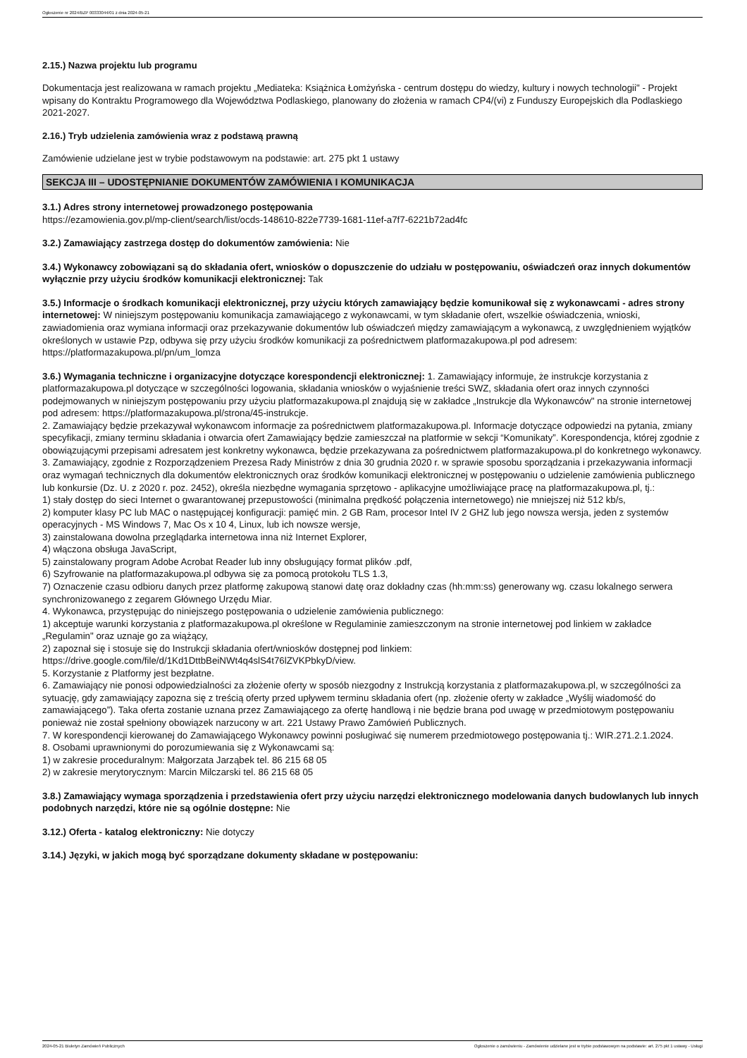Ogłoszenie nr 2024/BZP 00333044/01 z dnia 2024-05-21
2.15.) Nazwa projektu lub programu
Dokumentacja jest realizowana w ramach projektu „Mediateka: Książnica Łomżyńska - centrum dostępu do wiedzy, kultury i nowych technologii" - Projekt wpisany do Kontraktu Programowego dla Województwa Podlaskiego, planowany do złożenia w ramach CP4/(vi) z Funduszy Europejskich dla Podlaskiego 2021-2027.
2.16.) Tryb udzielenia zamówienia wraz z podstawą prawną
Zamówienie udzielane jest w trybie podstawowym na podstawie: art. 275 pkt 1 ustawy
SEKCJA III – UDOSTĘPNIANIE DOKUMENTÓW ZAMÓWIENIA I KOMUNIKACJA
3.1.) Adres strony internetowej prowadzonego postępowania
https://ezamowienia.gov.pl/mp-client/search/list/ocds-148610-822e7739-1681-11ef-a7f7-6221b72ad4fc
3.2.) Zamawiający zastrzega dostęp do dokumentów zamówienia: Nie
3.4.) Wykonawcy zobowiązani są do składania ofert, wniosków o dopuszczenie do udziału w postępowaniu, oświadczeń oraz innych dokumentów wyłącznie przy użyciu środków komunikacji elektronicznej: Tak
3.5.) Informacje o środkach komunikacji elektronicznej, przy użyciu których zamawiający będzie komunikował się z wykonawcami - adres strony internetowej: W niniejszym postępowaniu komunikacja zamawiającego z wykonawcami, w tym składanie ofert, wszelkie oświadczenia, wnioski, zawiadomienia oraz wymiana informacji oraz przekazywanie dokumentów lub oświadczeń między zamawiającym a wykonawcą, z uwzględnieniem wyjątków określonych w ustawie Pzp, odbywa się przy użyciu środków komunikacji za pośrednictwem platformazakupowa.pl pod adresem: https://platformazakupowa.pl/pn/um_lomza
3.6.) Wymagania techniczne i organizacyjne dotyczące korespondencji elektronicznej: 1. Zamawiający informuje, że instrukcje korzystania z platformazakupowa.pl dotyczące w szczególności logowania, składania wniosków o wyjaśnienie treści SWZ, składania ofert oraz innych czynności podejmowanych w niniejszym postępowaniu przy użyciu platformazakupowa.pl znajdują się w zakładce „Instrukcje dla Wykonawców" na stronie internetowej pod adresem: https://platformazakupowa.pl/strona/45-instrukcje.
2. Zamawiający będzie przekazywał wykonawcom informacje za pośrednictwem platformazakupowa.pl. Informacje dotyczące odpowiedzi na pytania, zmiany specyfikacji, zmiany terminu składania i otwarcia ofert Zamawiający będzie zamieszczał na platformie w sekcji “Komunikaty”. Korespondencja, której zgodnie z obowiązującymi przepisami adresatem jest konkretny wykonawca, będzie przekazywana za pośrednictwem platformazakupowa.pl do konkretnego wykonawcy.
3. Zamawiający, zgodnie z Rozporządzeniem Prezesa Rady Ministrów z dnia 30 grudnia 2020 r. w sprawie sposobu sporządzania i przekazywania informacji oraz wymagań technicznych dla dokumentów elektronicznych oraz środków komunikacji elektronicznej w postępowaniu o udzielenie zamówienia publicznego lub konkursie (Dz. U. z 2020 r. poz. 2452), określa niezbędne wymagania sprzętowo - aplikacyjne umożliwiające pracę na platformazakupowa.pl, tj.:
1) stały dostęp do sieci Internet o gwarantowanej przepustowości (minimalna prędkość połączenia internetowego) nie mniejszej niż 512 kb/s,
2) komputer klasy PC lub MAC o następującej konfiguracji: pamięć min. 2 GB Ram, procesor Intel IV 2 GHZ lub jego nowsza wersja, jeden z systemów operacyjnych - MS Windows 7, Mac Os x 10 4, Linux, lub ich nowsze wersje,
3) zainstalowana dowolna przeglądarka internetowa inna niż Internet Explorer,
4) włączona obsługa JavaScript,
5) zainstalowany program Adobe Acrobat Reader lub inny obsługujący format plików .pdf,
6) Szyfrowanie na platformazakupowa.pl odbywa się za pomocą protokołu TLS 1.3,
7) Oznaczenie czasu odbioru danych przez platformę zakupową stanowi datę oraz dokładny czas (hh:mm:ss) generowany wg. czasu lokalnego serwera synchronizowanego z zegarem Głównego Urzędu Miar.
4. Wykonawca, przystępując do niniejszego postępowania o udzielenie zamówienia publicznego:
1) akceptuje warunki korzystania z platformazakupowa.pl określone w Regulaminie zamieszczonym na stronie internetowej pod linkiem w zakładce „Regulamin" oraz uznaje go za wiążący,
2) zapoznał się i stosuje się do Instrukcji składania ofert/wniosków dostępnej pod linkiem:
https://drive.google.com/file/d/1Kd1DttbBeiNWt4q4slS4t76lZVKPbkyD/view.
5. Korzystanie z Platformy jest bezpłatne.
6. Zamawiający nie ponosi odpowiedzialności za złożenie oferty w sposób niezgodny z Instrukcją korzystania z platformazakupowa.pl, w szczególności za sytuację, gdy zamawiający zapozna się z treścią oferty przed upływem terminu składania ofert (np. złożenie oferty w zakładce „Wyślij wiadomość do zamawiającego”). Taka oferta zostanie uznana przez Zamawiającego za ofertę handlową i nie będzie brana pod uwagę w przedmiotowym postępowaniu ponieważ nie został spełniony obowiązek narzucony w art. 221 Ustawy Prawo Zamówień Publicznych.
7. W korespondencji kierowanej do Zamawiającego Wykonawcy powinni posługiwać się numerem przedmiotowego postępowania tj.: WIR.271.2.1.2024.
8. Osobami uprawnionymi do porozumiewania się z Wykonawcami są:
1) w zakresie proceduralnym: Małgorzata Jarząbek tel. 86 215 68 05
2) w zakresie merytorycznym: Marcin Milczarski tel. 86 215 68 05
3.8.) Zamawiający wymaga sporządzenia i przedstawienia ofert przy użyciu narzędzi elektronicznego modelowania danych budowlanych lub innych podobnych narzędzi, które nie są ogólnie dostępne: Nie
3.12.) Oferta - katalog elektroniczny: Nie dotyczy
3.14.) Języki, w jakich mogą być sporządzane dokumenty składane w postępowaniu:
2024-05-21 Biuletyn Zamówień Publicznych Ogłoszenie o zamówieniu - Zamówienie udzielane jest w trybie podstawowym na podstawie: art. 275 pkt 1 ustawy - Usługi